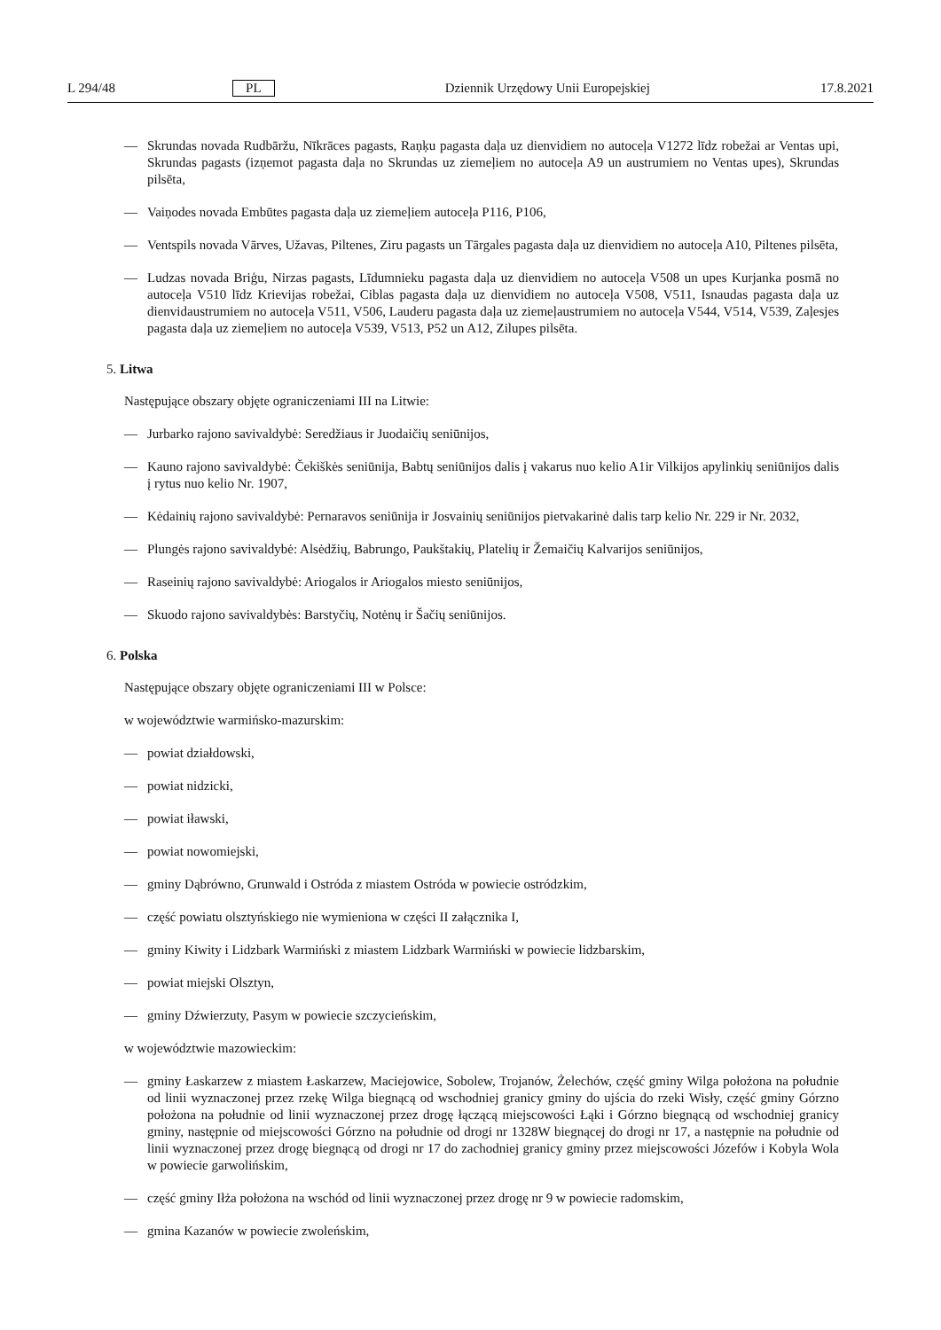L 294/48 PL Dziennik Urzędowy Unii Europejskiej 17.8.2021
— Skrundas novada Rudbāržu, Nīkrāces pagasts, Raņķu pagasta daļa uz dienvidiem no autoceļa V1272 līdz robežai ar Ventas upi, Skrundas pagasts (izņemot pagasta daļa no Skrundas uz ziemeļiem no autoceļa A9 un austrumiem no Ventas upes), Skrundas pilsēta,
— Vaiņodes novada Embūtes pagasta daļa uz ziemeļiem autoceļa P116, P106,
— Ventspils novada Vārves, Užavas, Piltenes, Ziru pagasts un Tārgales pagasta daļa uz dienvidiem no autoceļa A10, Piltenes pilsēta,
— Ludzas novada Briģu, Nirzas pagasts, Līdumnieku pagasta daļa uz dienvidiem no autoceļa V508 un upes Kurjanka posmā no autoceļa V510 līdz Krievijas robežai, Ciblas pagasta daļa uz dienvidiem no autoceļa V508, V511, Isnaudas pagasta daļa uz dienvidaustrumiem no autoceļa V511, V506, Lauderu pagasta daļa uz ziemeļaustrumiem no autoceļa V544, V514, V539, Zaļesjes pagasta daļa uz ziemeļiem no autoceļa V539, V513, P52 un A12, Zilupes pilsēta.
5. Litwa
Następujące obszary objęte ograniczeniami III na Litwie:
— Jurbarko rajono savivaldybė: Seredžiaus ir Juodaičių seniūnijos,
— Kauno rajono savivaldybė: Čekiškės seniūnija, Babtų seniūnijos dalis į vakarus nuo kelio A1ir Vilkijos apylinkių seniūnijos dalis į rytus nuo kelio Nr. 1907,
— Kėdainių rajono savivaldybė: Pernaravos seniūnija ir Josvainių seniūnijos pietvakarinė dalis tarp kelio Nr. 229 ir Nr. 2032,
— Plungės rajono savivaldybė: Alsėdžių, Babrungo, Paukštakių, Platelių ir Žemaičių Kalvarijos seniūnijos,
— Raseinių rajono savivaldybė: Ariogalos ir Ariogalos miesto seniūnijos,
— Skuodo rajono savivaldybės: Barstyčių, Notėnų ir Šačių seniūnijos.
6. Polska
Następujące obszary objęte ograniczeniami III w Polsce:
w województwie warmińsko-mazurskim:
— powiat działdowski,
— powiat nidzicki,
— powiat iławski,
— powiat nowomiejski,
— gminy Dąbrówno, Grunwald i Ostróda z miastem Ostróda w powiecie ostródzkim,
— część powiatu olsztyńskiego nie wymieniona w części II załącznika I,
— gminy Kiwity i Lidzbark Warmiński z miastem Lidzbark Warmiński w powiecie lidzbarskim,
— powiat miejski Olsztyn,
— gminy Dźwierzuty, Pasym w powiecie szczycieńskim,
w województwie mazowieckim:
— gminy Łaskarzew z miastem Łaskarzew, Maciejowice, Sobolew, Trojanów, Żelechów, część gminy Wilga położona na południe od linii wyznaczonej przez rzekę Wilga biegnącą od wschodniej granicy gminy do ujścia do rzeki Wisły, część gminy Górzno położona na południe od linii wyznaczonej przez drogę łączącą miejscowości Łąki i Górzno biegnącą od wschodniej granicy gminy, następnie od miejscowości Górzno na południe od drogi nr 1328W biegnącej do drogi nr 17, a następnie na południe od linii wyznaczonej przez drogę biegnącą od drogi nr 17 do zachodniej granicy gminy przez miejscowości Józefów i Kobyla Wola w powiecie garwolińskim,
— część gminy Iłża położona na wschód od linii wyznaczonej przez drogę nr 9 w powiecie radomskim,
— gmina Kazanów w powiecie zwoleńskim,